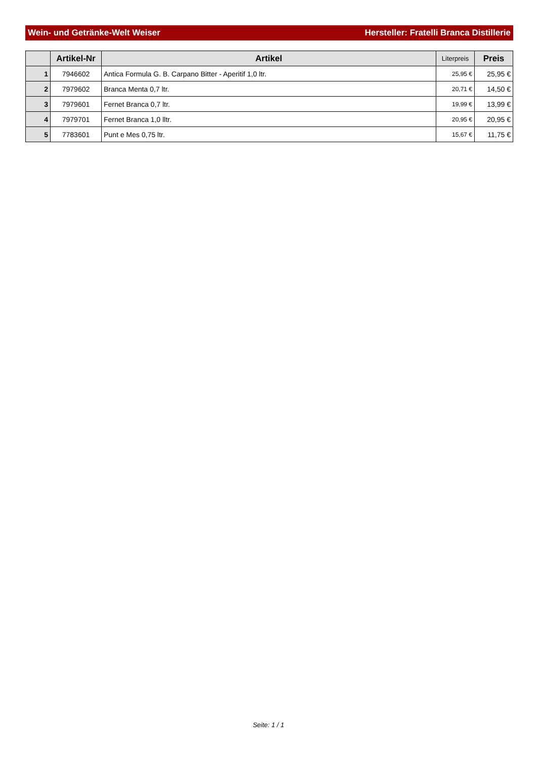Wein- und Getränke-Welt Weiser Hersteller: Fratelli Branca Distillerie
| | Artikel-Nr | Artikel | Literpreis | Preis |
| --- | --- | --- | --- | --- |
| 1 | 7946602 | Antica Formula G. B. Carpano Bitter - Aperitif 1,0 ltr. | 25,95 € | 25,95 € |
| 2 | 7979602 | Branca Menta 0,7 ltr. | 20,71 € | 14,50 € |
| 3 | 7979601 | Fernet Branca 0,7 ltr. | 19,99 € | 13,99 € |
| 4 | 7979701 | Fernet Branca 1,0 lltr. | 20,95 € | 20,95 € |
| 5 | 7783601 | Punt e Mes 0,75 ltr. | 15,67 € | 11,75 € |
Seite: 1 / 1